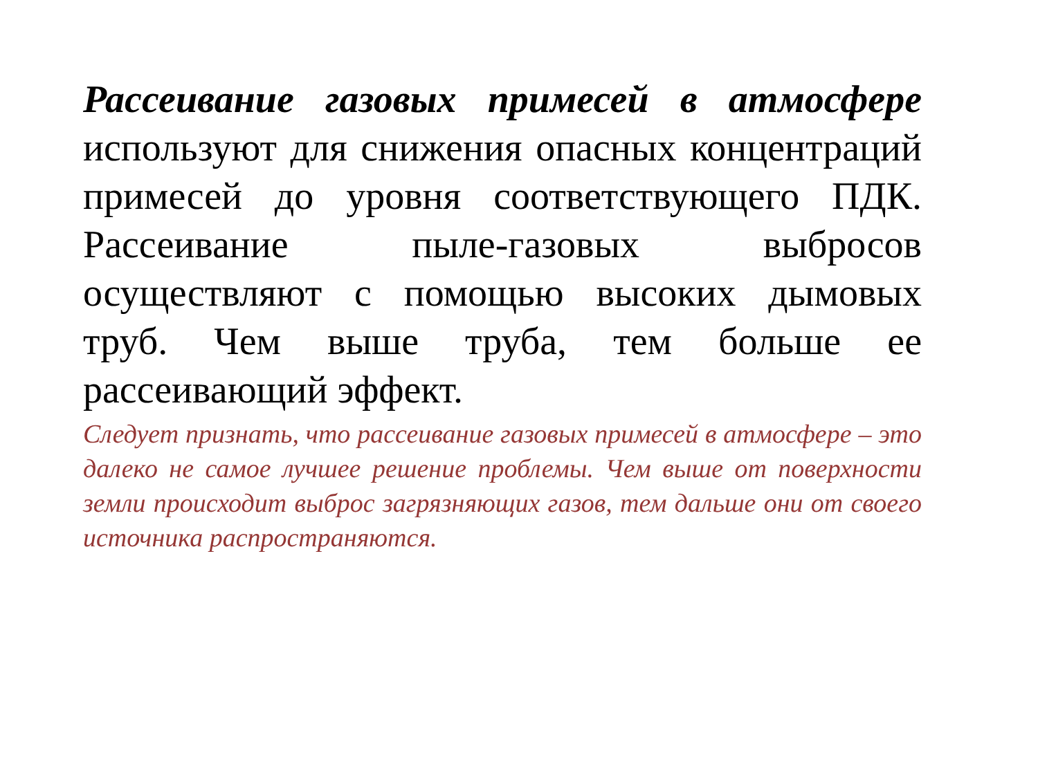Рассеивание газовых примесей в атмосфере используют для снижения опасных концентраций примесей до уровня соответствующего ПДК. Рассеивание пыле-газовых выбросов осуществляют с помощью высоких дымовых труб. Чем выше труба, тем больше ее рассеивающий эффект.
Следует признать, что рассеивание газовых примесей в атмосфере – это далеко не самое лучшее решение проблемы. Чем выше от поверхности земли происходит выброс загрязняющих газов, тем дальше они от своего источника распространяются.